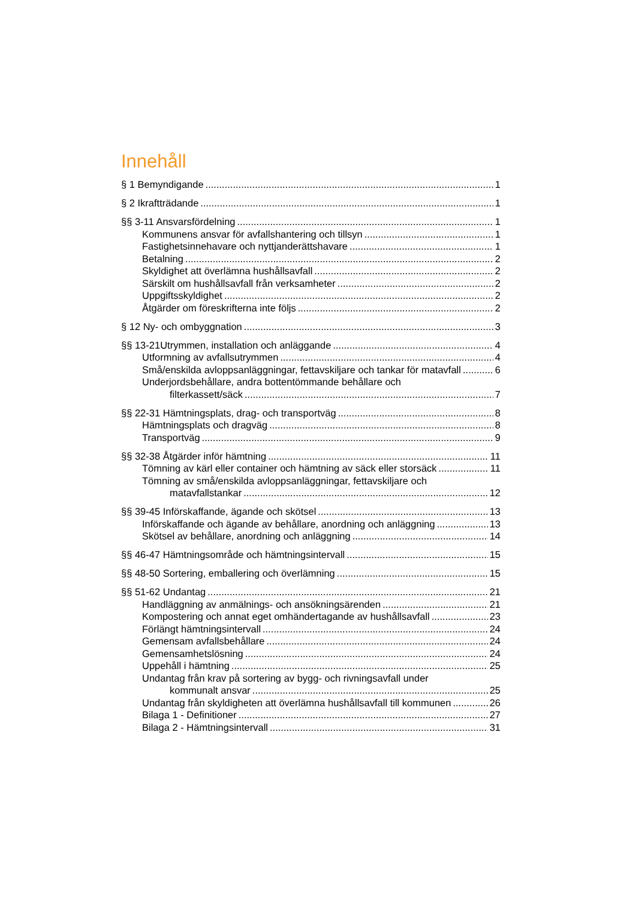Innehåll
§ 1 Bemyndigande 1
§ 2 Ikraftträdande 1
§§ 3-11 Ansvarsfördelning 1
Kommunens ansvar för avfallshantering och tillsyn 1
Fastighetsinnehavare och nyttjanderättshavare 1
Betalning 2
Skyldighet att överlämna hushållsavfall 2
Särskilt om hushållsavfall från verksamheter 2
Uppgiftsskyldighet 2
Åtgärder om föreskrifterna inte följs 2
§ 12 Ny- och ombyggnation 3
§§ 13-21Utrymmen, installation och anläggande 4
Utformning av avfallsutrymmen 4
Små/enskilda avloppsanläggningar, fettavskiljare och tankar för matavfall 6
Underjordsbehållare, andra bottentömmande behållare och
filterkassett/säck 7
§§ 22-31 Hämtningsplats, drag- och transportväg 8
Hämtningsplats och dragväg 8
Transportväg 9
§§ 32-38 Åtgärder inför hämtning 11
Tömning av kärl eller container och hämtning av säck eller storsäck 11
Tömning av små/enskilda avloppsanläggningar, fettavskiljare och
matavfallstankar 12
§§ 39-45 Införskaffande, ägande och skötsel 13
Införskaffande och ägande av behållare, anordning och anläggning 13
Skötsel av behållare, anordning och anläggning 14
§§ 46-47 Hämtningsområde och hämtningsintervall 15
§§ 48-50 Sortering, emballering och överlämning 15
§§ 51-62 Undantag 21
Handläggning av anmälnings- och ansökningsärenden 21
Kompostering och annat eget omhändertagande av hushållsavfall 23
Förlängt hämtningsintervall 24
Gemensam avfallsbehållare 24
Gemensamhetslösning 24
Uppehåll i hämtning 25
Undantag från krav på sortering av bygg- och rivningsavfall under
kommunalt ansvar 25
Undantag från skyldigheten att överlämna hushållsavfall till kommunen 26
Bilaga 1 - Definitioner 27
Bilaga 2 - Hämtningsintervall 31